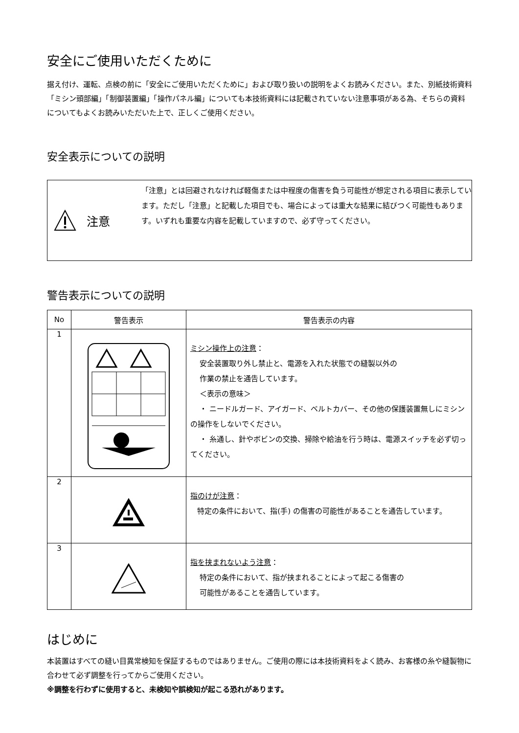安全にご使用いただくために
据え付け、運転、点検の前に「安全にご使用いただくために」および取り扱いの説明をよくお読みください。また、別紙技術資料「ミシン頭部編」「制御装置編」「操作パネル編」についても本技術資料には記載されていない注意事項がある為、そちらの資料についてもよくお読みいただいた上で、正しくご使用ください。
安全表示についての説明
注意
「注意」とは回避されなければ軽傷または中程度の傷害を負う可能性が想定される項目に表示しています。ただし「注意」と記載した項目でも、場合によっては重大な結果に結びつく可能性もあります。いずれも重要な内容を記載していますので、必ず守ってください。
警告表示についての説明
| No | 警告表示 | 警告表示の内容 |
| --- | --- | --- |
| 1 | | ミシン操作上の注意 ： 安全装置取り外し禁止と、電源を入れた状態での縫製以外の 作業の禁止を通告しています。 ＜表示の意味＞ ・ ニードルガード、アイガード、ベルトカバー、その他の保護装置無しにミシンの操作をしないでください。 ・ 糸通し、針やボビンの交換、掃除や給油を行う時は、電源スイッチを必ず切ってください。 |
| 2 | | 指のけが注意 ： 特定の条件において、指(手) の傷害の可能性があることを通告しています。 |
| 3 | | 指を挟まれないよう注意 ： 特定の条件において、指が挟まれることによって起こる傷害の 可能性があることを通告しています。 |
はじめに
本装置はすべての縫い目異常検知を保証するものではありません。ご使用の際には本技術資料をよく読み、お客様の糸や縫製物に合わせて必ず調整を行ってからご使用ください。
※調整を行わずに使用すると、未検知や誤検知が起こる恐れがあります。